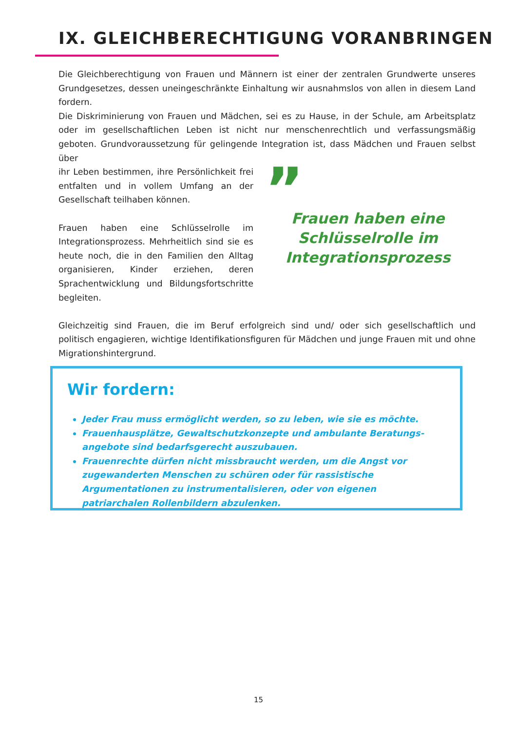IX. GLEICHBERECHTIGUNG VORANBRINGEN
Die Gleichberechtigung von Frauen und Männern ist einer der zentralen Grundwerte unseres Grundgesetzes, dessen uneingeschränkte Einhaltung wir ausnahmslos von allen in diesem Land fordern.
Die Diskriminierung von Frauen und Mädchen, sei es zu Hause, in der Schule, am Arbeitsplatz oder im gesellschaftlichen Leben ist nicht nur menschenrechtlich und verfassungsmäßig geboten. Grundvoraussetzung für gelingende Integration ist, dass Mädchen und Frauen selbst über
ihr Leben bestimmen, ihre Persönlichkeit frei entfalten und in vollem Umfang an der Gesellschaft teilhaben können.
Frauen haben eine Schlüsselrolle im Integrationsprozess. Mehrheitlich sind sie es heute noch, die in den Familien den Alltag organisieren, Kinder erziehen, deren Sprachentwicklung und Bildungsfortschritte begleiten.
”
Frauen haben eine Schlüsselrolle im Integrationsprozess
Gleichzeitig sind Frauen, die im Beruf erfolgreich sind und/ oder sich gesellschaftlich und politisch engagieren, wichtige Identifikationsfiguren für Mädchen und junge Frauen mit und ohne Migrationshintergrund.
Wir fordern:
Jeder Frau muss ermöglicht werden, so zu leben, wie sie es möchte.
Frauenhausplätze, Gewaltschutzkonzepte und ambulante Beratungs-angebote sind bedarfsgerecht auszubauen.
Frauenrechte dürfen nicht missbraucht werden, um die Angst vor zugewanderten Menschen zu schüren oder für rassistische Argumentationen zu instrumentalisieren, oder von eigenen patriarchalen Rollenbildern abzulenken.
15